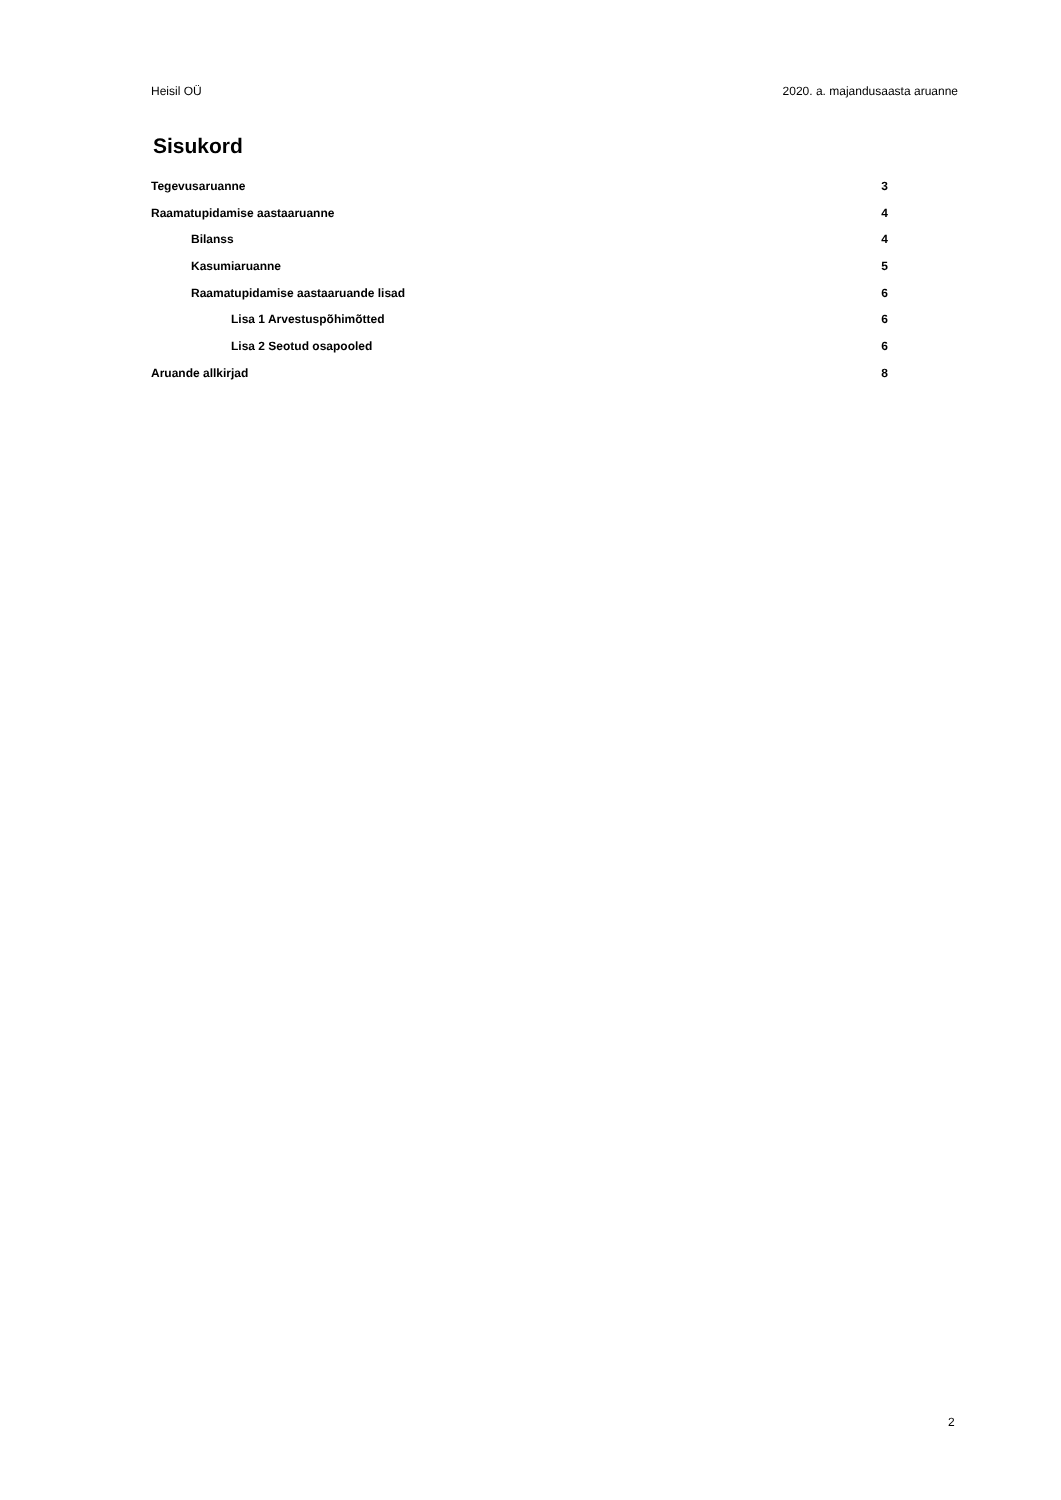Heisil OÜ 2020. a. majandusaasta aruanne
Sisukord
Tegevusaruanne 3
Raamatupidamise aastaaruanne 4
Bilanss 4
Kasumiaruanne 5
Raamatupidamise aastaaruande lisad 6
Lisa 1 Arvestuspõhimõtted 6
Lisa 2 Seotud osapooled 6
Aruande allkirjad 8
2